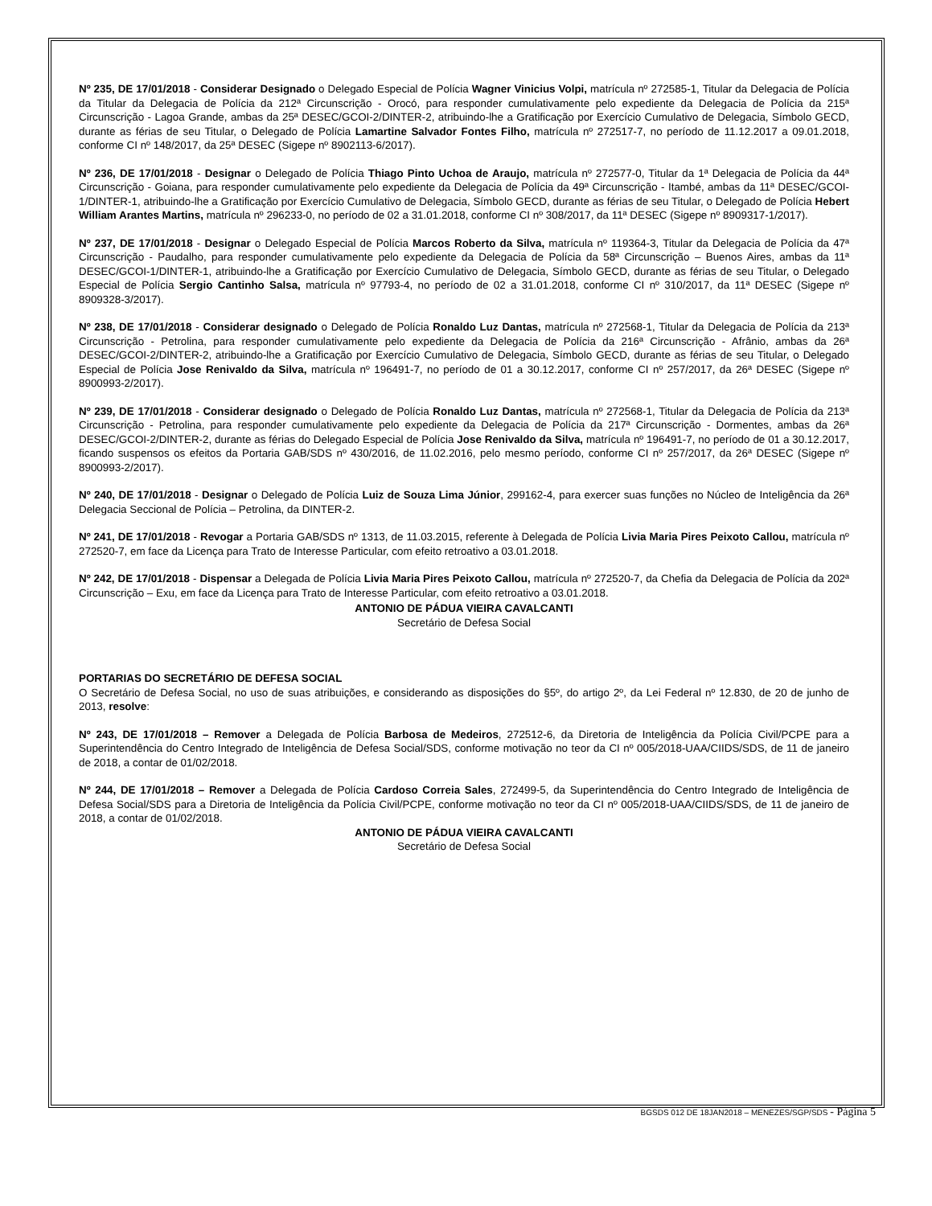Nº 235, DE 17/01/2018 - Considerar Designado o Delegado Especial de Polícia Wagner Vinicius Volpi, matrícula nº 272585-1, Titular da Delegacia de Polícia da Titular da Delegacia de Polícia da 212ª Circunscrição - Orocó, para responder cumulativamente pelo expediente da Delegacia de Polícia da 215ª Circunscrição - Lagoa Grande, ambas da 25ª DESEC/GCOI-2/DINTER-2, atribuindo-lhe a Gratificação por Exercício Cumulativo de Delegacia, Símbolo GECD, durante as férias de seu Titular, o Delegado de Polícia Lamartine Salvador Fontes Filho, matrícula nº 272517-7, no período de 11.12.2017 a 09.01.2018, conforme CI nº 148/2017, da 25ª DESEC (Sigepe nº 8902113-6/2017).
Nº 236, DE 17/01/2018 - Designar o Delegado de Polícia Thiago Pinto Uchoa de Araujo, matrícula nº 272577-0, Titular da 1ª Delegacia de Polícia da 44ª Circunscrição - Goiana, para responder cumulativamente pelo expediente da Delegacia de Polícia da 49ª Circunscrição - Itambé, ambas da 11ª DESEC/GCOI-1/DINTER-1, atribuindo-lhe a Gratificação por Exercício Cumulativo de Delegacia, Símbolo GECD, durante as férias de seu Titular, o Delegado de Polícia Hebert William Arantes Martins, matrícula nº 296233-0, no período de 02 a 31.01.2018, conforme CI nº 308/2017, da 11ª DESEC (Sigepe nº 8909317-1/2017).
Nº 237, DE 17/01/2018 - Designar o Delegado Especial de Polícia Marcos Roberto da Silva, matrícula nº 119364-3, Titular da Delegacia de Polícia da 47ª Circunscrição - Paudalho, para responder cumulativamente pelo expediente da Delegacia de Polícia da 58ª Circunscrição – Buenos Aires, ambas da 11ª DESEC/GCOI-1/DINTER-1, atribuindo-lhe a Gratificação por Exercício Cumulativo de Delegacia, Símbolo GECD, durante as férias de seu Titular, o Delegado Especial de Polícia Sergio Cantinho Salsa, matrícula nº 97793-4, no período de 02 a 31.01.2018, conforme CI nº 310/2017, da 11ª DESEC (Sigepe nº 8909328-3/2017).
Nº 238, DE 17/01/2018 - Considerar designado o Delegado de Polícia Ronaldo Luz Dantas, matrícula nº 272568-1, Titular da Delegacia de Polícia da 213ª Circunscrição - Petrolina, para responder cumulativamente pelo expediente da Delegacia de Polícia da 216ª Circunscrição - Afrânio, ambas da 26ª DESEC/GCOI-2/DINTER-2, atribuindo-lhe a Gratificação por Exercício Cumulativo de Delegacia, Símbolo GECD, durante as férias de seu Titular, o Delegado Especial de Polícia Jose Renivaldo da Silva, matrícula nº 196491-7, no período de 01 a 30.12.2017, conforme CI nº 257/2017, da 26ª DESEC (Sigepe nº 8900993-2/2017).
Nº 239, DE 17/01/2018 - Considerar designado o Delegado de Polícia Ronaldo Luz Dantas, matrícula nº 272568-1, Titular da Delegacia de Polícia da 213ª Circunscrição - Petrolina, para responder cumulativamente pelo expediente da Delegacia de Polícia da 217ª Circunscrição - Dormentes, ambas da 26ª DESEC/GCOI-2/DINTER-2, durante as férias do Delegado Especial de Polícia Jose Renivaldo da Silva, matrícula nº 196491-7, no período de 01 a 30.12.2017, ficando suspensos os efeitos da Portaria GAB/SDS nº 430/2016, de 11.02.2016, pelo mesmo período, conforme CI nº 257/2017, da 26ª DESEC (Sigepe nº 8900993-2/2017).
Nº 240, DE 17/01/2018 - Designar o Delegado de Polícia Luiz de Souza Lima Júnior, 299162-4, para exercer suas funções no Núcleo de Inteligência da 26ª Delegacia Seccional de Polícia – Petrolina, da DINTER-2.
Nº 241, DE 17/01/2018 - Revogar a Portaria GAB/SDS nº 1313, de 11.03.2015, referente à Delegada de Polícia Livia Maria Pires Peixoto Callou, matrícula nº 272520-7, em face da Licença para Trato de Interesse Particular, com efeito retroativo a 03.01.2018.
Nº 242, DE 17/01/2018 - Dispensar a Delegada de Polícia Livia Maria Pires Peixoto Callou, matrícula nº 272520-7, da Chefia da Delegacia de Polícia da 202ª Circunscrição – Exu, em face da Licença para Trato de Interesse Particular, com efeito retroativo a 03.01.2018.
ANTONIO DE PÁDUA VIEIRA CAVALCANTI
Secretário de Defesa Social
PORTARIAS DO SECRETÁRIO DE DEFESA SOCIAL
O Secretário de Defesa Social, no uso de suas atribuições, e considerando as disposições do §5º, do artigo 2º, da Lei Federal nº 12.830, de 20 de junho de 2013, resolve:
Nº 243, DE 17/01/2018 – Remover a Delegada de Polícia Barbosa de Medeiros, 272512-6, da Diretoria de Inteligência da Polícia Civil/PCPE para a Superintendência do Centro Integrado de Inteligência de Defesa Social/SDS, conforme motivação no teor da CI nº 005/2018-UAA/CIIDS/SDS, de 11 de janeiro de 2018, a contar de 01/02/2018.
Nº 244, DE 17/01/2018 – Remover a Delegada de Polícia Cardoso Correia Sales, 272499-5, da Superintendência do Centro Integrado de Inteligência de Defesa Social/SDS para a Diretoria de Inteligência da Polícia Civil/PCPE, conforme motivação no teor da CI nº 005/2018-UAA/CIIDS/SDS, de 11 de janeiro de 2018, a contar de 01/02/2018.
ANTONIO DE PÁDUA VIEIRA CAVALCANTI
Secretário de Defesa Social
BGSDS 012 DE 18JAN2018 – MENEZES/SGP/SDS - Página 5